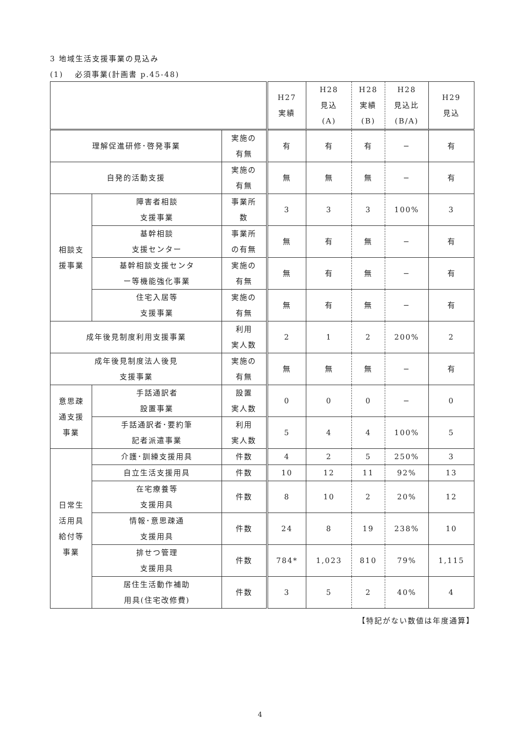3 地域生活支援事業の見込み
(1)　 必須事業(計画書 p.45-48)
| | | | H27 実績 | H28 見込 (A) | H28 実績 (B) | H28 見込比 (B/A) | H29 見込 |
| --- | --- | --- | --- | --- | --- | --- | --- |
| 理解促進研修･啓発事業 | | 実施の 有無 | 有 | 有 | 有 | − | 有 |
| 自発的活動支援 | | 実施の 有無 | 無 | 無 | 無 | − | 有 |
| 相談支 援事業 | 障害者相談 支援事業 | 事業所 数 | 3 | 3 | 3 | 100% | 3 |
| | 基幹相談 支援センター | 事業所 の有無 | 無 | 有 | 無 | − | 有 |
| | 基幹相談支援センタ ー等機能強化事業 | 実施の 有無 | 無 | 有 | 無 | − | 有 |
| | 住宅入居等 支援事業 | 実施の 有無 | 無 | 有 | 無 | − | 有 |
| 成年後見制度利用支援事業 | | 利用 実人数 | 2 | 1 | 2 | 200% | 2 |
| 成年後見制度法人後見 支援事業 | | 実施の 有無 | 無 | 無 | 無 | − | 有 |
| 意思疎 通支援 事業 | 手話通訳者 設置事業 | 設置 実人数 | 0 | 0 | 0 | − | 0 |
| | 手話通訳者･要約筆 記者派遣事業 | 利用 実人数 | 5 | 4 | 4 | 100% | 5 |
| 日常生 活用具 給付等 事業 | 介護･訓練支援用具 | 件数 | 4 | 2 | 5 | 250% | 3 |
| | 自立生活支援用具 | 件数 | 10 | 12 | 11 | 92% | 13 |
| | 在宅療養等 支援用具 | 件数 | 8 | 10 | 2 | 20% | 12 |
| | 情報･意思疎通 支援用具 | 件数 | 24 | 8 | 19 | 238% | 10 |
| | 排せつ管理 支援用具 | 件数 | 784* | 1,023 | 810 | 79% | 1,115 |
| | 居住生活動作補助 用具(住宅改修費) | 件数 | 3 | 5 | 2 | 40% | 4 |
【特記がない数値は年度通算】
4